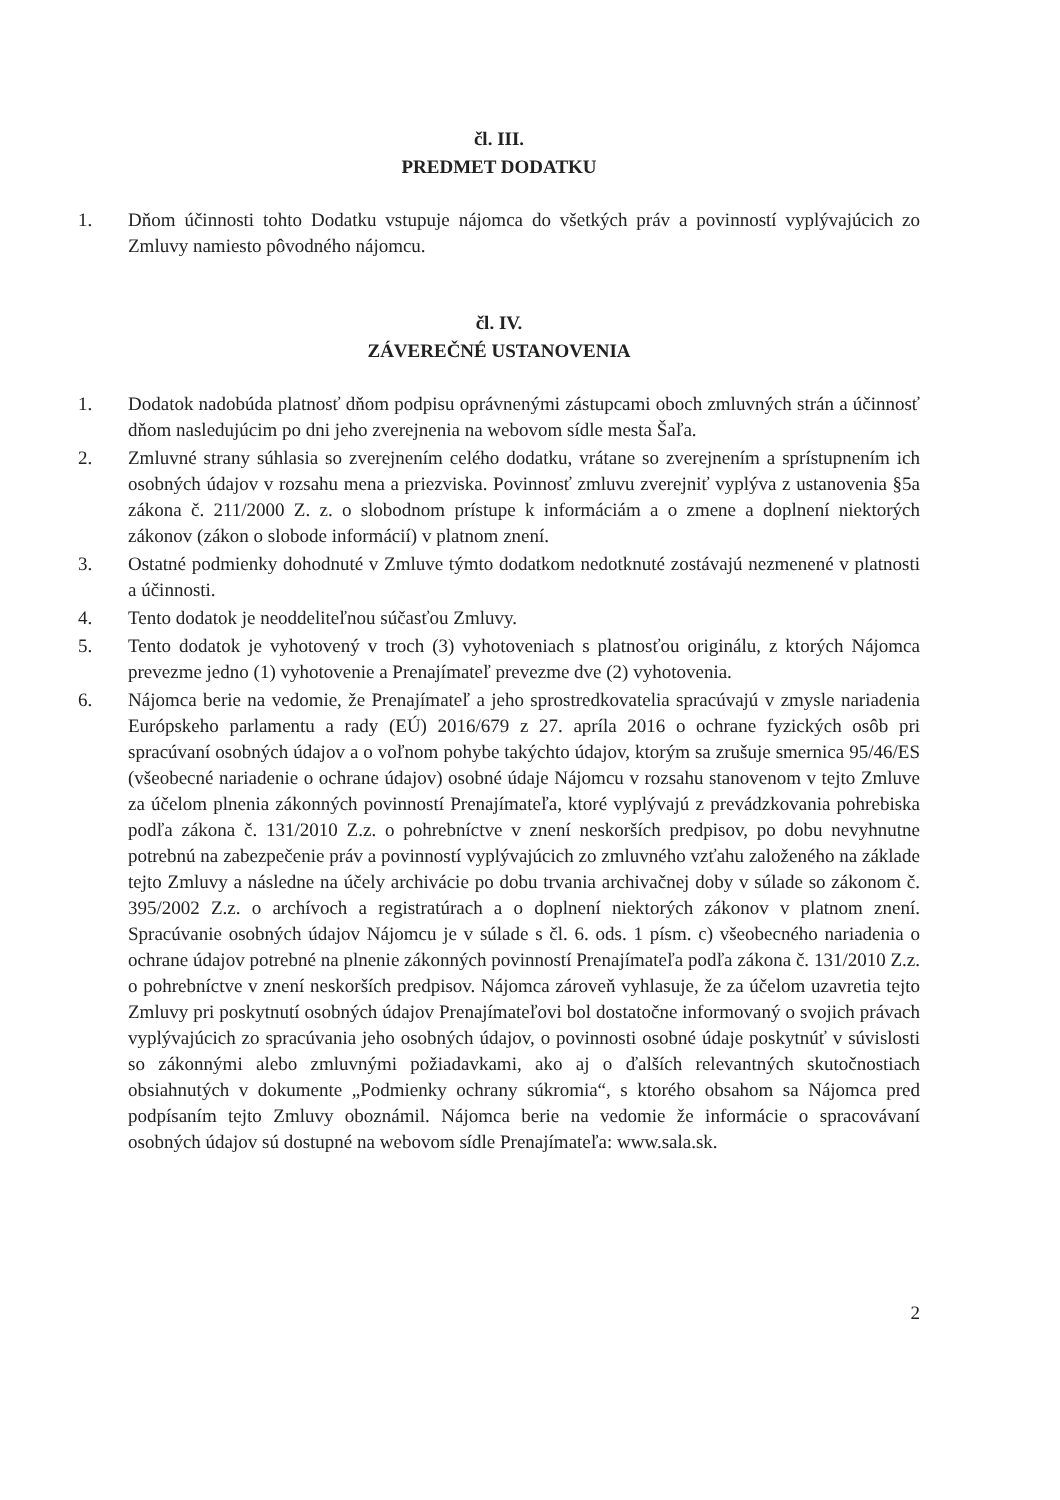čl. III.
PREDMET DODATKU
1. Dňom účinnosti tohto Dodatku vstupuje nájomca do všetkých práv a povinností vyplývajúcich zo Zmluvy namiesto pôvodného nájomcu.
čl. IV.
ZÁVEREČNÉ USTANOVENIA
1. Dodatok nadobúda platnosť dňom podpisu oprávnenými zástupcami oboch zmluvných strán a účinnosť dňom nasledujúcim po dni jeho zverejnenia na webovom sídle mesta Šaľa.
2. Zmluvné strany súhlasia so zverejnením celého dodatku, vrátane so zverejnením a sprístupnením ich osobných údajov v rozsahu mena a priezviska. Povinnosť zmluvu zverejniť vyplýva z ustanovenia §5a zákona č. 211/2000 Z. z. o slobodnom prístupe k informáciám a o zmene a doplnení niektorých zákonov (zákon o slobode informácií) v platnom znení.
3. Ostatné podmienky dohodnuté v Zmluve týmto dodatkom nedotknuté zostávajú nezmenené v platnosti a účinnosti.
4. Tento dodatok je neoddeliteľnou súčasťou Zmluvy.
5. Tento dodatok je vyhotovený v troch (3) vyhotoveniach s platnosťou originálu, z ktorých Nájomca prevezme jedno (1) vyhotovenie a Prenajímateľ prevezme dve (2) vyhotovenia.
6. Nájomca berie na vedomie, že Prenajímateľ a jeho sprostredkovatelia spracúvajú v zmysle nariadenia Európskeho parlamentu a rady (EÚ) 2016/679 z 27. apríla 2016 o ochrane fyzických osôb pri spracúvaní osobných údajov a o voľnom pohybe takýchto údajov, ktorým sa zrušuje smernica 95/46/ES (všeobecné nariadenie o ochrane údajov) osobné údaje Nájomcu v rozsahu stanovenom v tejto Zmluve za účelom plnenia zákonných povinností Prenajímateľa, ktoré vyplývajú z prevádzkovania pohrebiska podľa zákona č. 131/2010 Z.z. o pohrebníctve v znení neskorších predpisov, po dobu nevyhnutne potrebnú na zabezpečenie práv a povinností vyplývajúcich zo zmluvného vzťahu založeného na základe tejto Zmluvy a následne na účely archivácie po dobu trvania archivačnej doby v súlade so zákonom č. 395/2002 Z.z. o archívoch a registratúrach a o doplnení niektorých zákonov v platnom znení. Spracúvanie osobných údajov Nájomcu je v súlade s čl. 6. ods. 1 písm. c) všeobecného nariadenia o ochrane údajov potrebné na plnenie zákonných povinností Prenajímateľa podľa zákona č. 131/2010 Z.z. o pohrebníctve v znení neskorších predpisov. Nájomca zároveň vyhlasuje, že za účelom uzavretia tejto Zmluvy pri poskytnutí osobných údajov Prenajímateľovi bol dostatočne informovaný o svojich právach vyplývajúcich zo spracúvania jeho osobných údajov, o povinnosti osobné údaje poskytnúť v súvislosti so zákonnými alebo zmluvnými požiadavkami, ako aj o ďalších relevantných skutočnostiach obsiahnutých v dokumente „Podmienky ochrany súkromia“, s ktorého obsahom sa Nájomca pred podpísaním tejto Zmluvy oboznámil. Nájomca berie na vedomie že informácie o spracovávaní osobných údajov sú dostupné na webovom sídle Prenajímateľa: www.sala.sk.
2